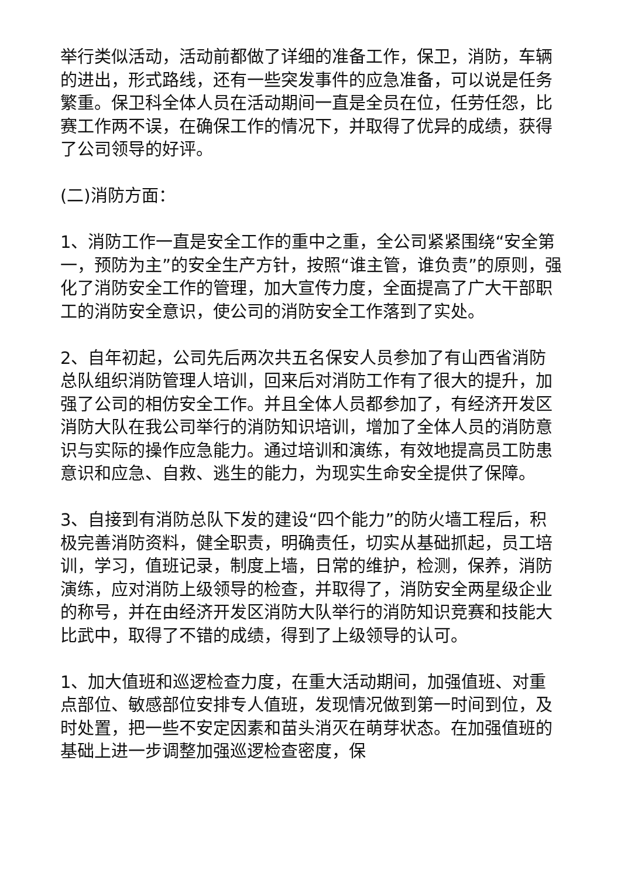举行类似活动，活动前都做了详细的准备工作，保卫，消防，车辆的进出，形式路线，还有一些突发事件的应急准备，可以说是任务繁重。保卫科全体人员在活动期间一直是全员在位，任劳任怨，比赛工作两不误，在确保工作的情况下，并取得了优异的成绩，获得了公司领导的好评。
(二)消防方面：
1、消防工作一直是安全工作的重中之重，全公司紧紧围绕“安全第一，预防为主”的安全生产方针，按照“谁主管，谁负责”的原则，强化了消防安全工作的管理，加大宣传力度，全面提高了广大干部职工的消防安全意识，使公司的消防安全工作落到了实处。
2、自年初起，公司先后两次共五名保安人员参加了有山西省消防总队组织消防管理人培训，回来后对消防工作有了很大的提升，加强了公司的相仿安全工作。并且全体人员都参加了，有经济开发区消防大队在我公司举行的消防知识培训，增加了全体人员的消防意识与实际的操作应急能力。通过培训和演练，有效地提高员工防患意识和应急、自救、逃生的能力，为现实生命安全提供了保障。
3、自接到有消防总队下发的建设“四个能力”的防火墙工程后，积极完善消防资料，健全职责，明确责任，切实从基础抓起，员工培训，学习，值班记录，制度上墙，日常的维护，检测，保养，消防演练，应对消防上级领导的检查，并取得了，消防安全两星级企业的称号，并在由经济开发区消防大队举行的消防知识竞赛和技能大比武中，取得了不错的成绩，得到了上级领导的认可。
1、加大值班和巡逻检查力度，在重大活动期间，加强值班、对重点部位、敏感部位安排专人值班，发现情况做到第一时间到位，及时处置，把一些不安定因素和苗头消灭在萌芽状态。在加强值班的基础上进一步调整加强巡逻检查密度，保